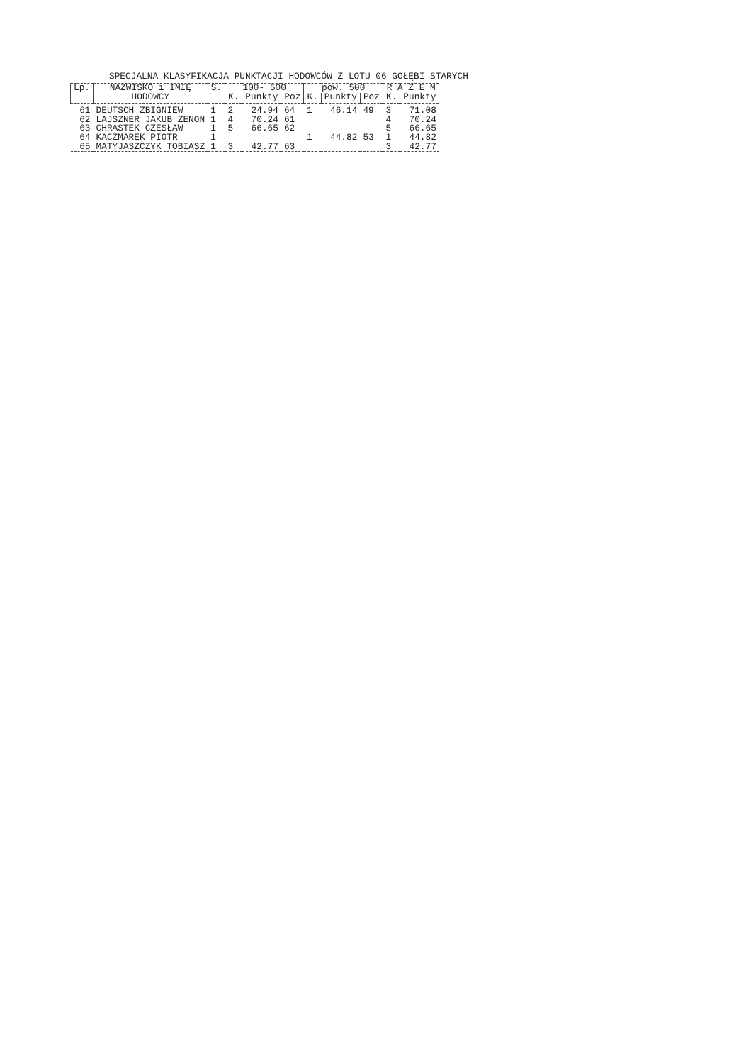SPECJALNA KLASYFIKACJA PUNKTACJI HODOWCÓW Z LOTU 06 GOŁĘBI STARYCH
| Lp. | NAZWISKO i IMIĘ | S. | 100- 500 | | | pow. 500 | | | R A Z E M | |
| --- | --- | --- | --- | --- | --- | --- | --- | --- | --- | --- |
| | HODOWCY | | K. | Punkty | Poz | K. | Punkty | Poz | K. | Punkty |
| 61 | DEUTSCH ZBIGNIEW | 1 | 2 | 24.94 | 64 | 1 | 46.14 | 49 | 3 | 71.08 |
| 62 | LAJSZNER JAKUB ZENON | 1 | 4 | 70.24 | 61 | | | | 4 | 70.24 |
| 63 | CHRASTEK CZESŁAW | 1 | 5 | 66.65 | 62 | | | | 5 | 66.65 |
| 64 | KACZMAREK PIOTR | 1 | | | | 1 | 44.82 | 53 | 1 | 44.82 |
| 65 | MATYJASZCZYK TOBIASZ | 1 | 3 | 42.77 | 63 | | | | 3 | 42.77 |